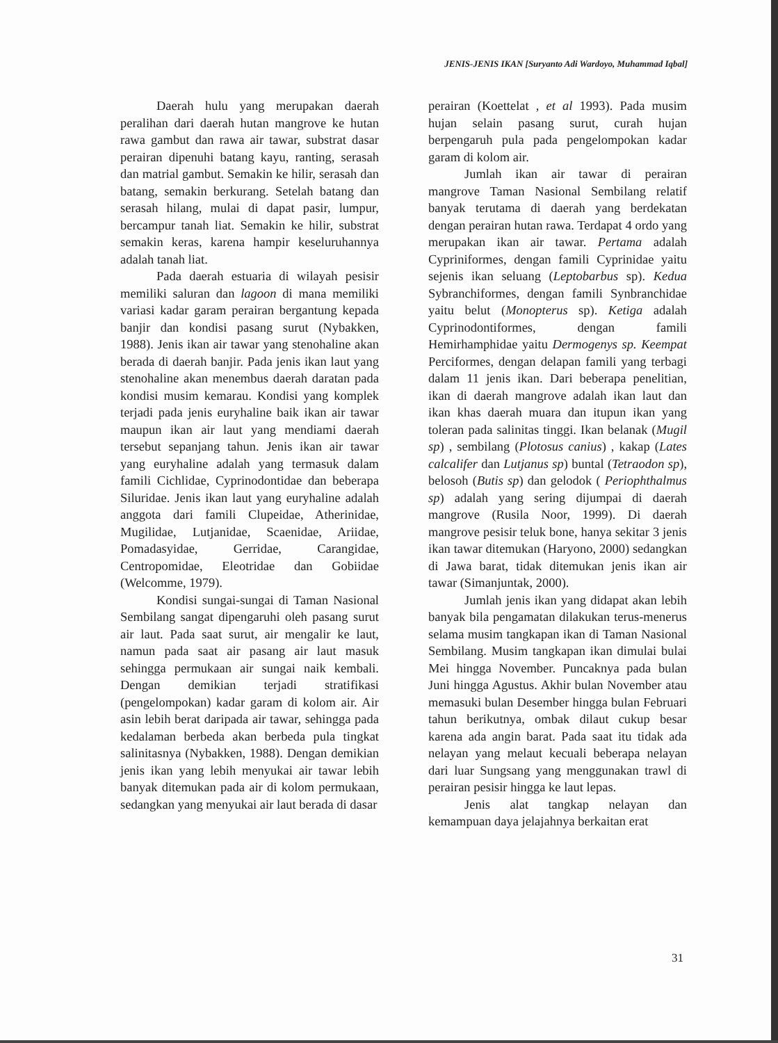JENIS-JENIS IKAN [Suryanto Adi Wardoyo, Muhammad Iqbal]
Daerah hulu yang merupakan daerah peralihan dari daerah hutan mangrove ke hutan rawa gambut dan rawa air tawar, substrat dasar perairan dipenuhi batang kayu, ranting, serasah dan matrial gambut. Semakin ke hilir, serasah dan batang, semakin berkurang. Setelah batang dan serasah hilang, mulai di dapat pasir, lumpur, bercampur tanah liat. Semakin ke hilir, substrat semakin keras, karena hampir keseluruhannya adalah tanah liat.
Pada daerah estuaria di wilayah pesisir memiliki saluran dan lagoon di mana memiliki variasi kadar garam perairan bergantung kepada banjir dan kondisi pasang surut (Nybakken, 1988). Jenis ikan air tawar yang stenohaline akan berada di daerah banjir. Pada jenis ikan laut yang stenohaline akan menembus daerah daratan pada kondisi musim kemarau. Kondisi yang komplek terjadi pada jenis euryhaline baik ikan air tawar maupun ikan air laut yang mendiami daerah tersebut sepanjang tahun. Jenis ikan air tawar yang euryhaline adalah yang termasuk dalam famili Cichlidae, Cyprinodontidae dan beberapa Siluridae. Jenis ikan laut yang euryhaline adalah anggota dari famili Clupeidae, Atherinidae, Mugilidae, Lutjanidae, Scaenidae, Ariidae, Pomadasyidae, Gerridae, Carangidae, Centropomidae, Eleotridae dan Gobiidae (Welcomme, 1979).
Kondisi sungai-sungai di Taman Nasional Sembilang sangat dipengaruhi oleh pasang surut air laut. Pada saat surut, air mengalir ke laut, namun pada saat air pasang air laut masuk sehingga permukaan air sungai naik kembali. Dengan demikian terjadi stratifikasi (pengelompokan) kadar garam di kolom air. Air asin lebih berat daripada air tawar, sehingga pada kedalaman berbeda akan berbeda pula tingkat salinitasnya (Nybakken, 1988). Dengan demikian jenis ikan yang lebih menyukai air tawar lebih banyak ditemukan pada air di kolom permukaan, sedangkan yang menyukai air laut berada di dasar
perairan (Koettelat , et al 1993). Pada musim hujan selain pasang surut, curah hujan berpengaruh pula pada pengelompokan kadar garam di kolom air.
Jumlah ikan air tawar di perairan mangrove Taman Nasional Sembilang relatif banyak terutama di daerah yang berdekatan dengan perairan hutan rawa. Terdapat 4 ordo yang merupakan ikan air tawar. Pertama adalah Cypriniformes, dengan famili Cyprinidae yaitu sejenis ikan seluang (Leptobarbus sp). Kedua Sybranchiformes, dengan famili Synbranchidae yaitu belut (Monopterus sp). Ketiga adalah Cyprinodontiformes, dengan famili Hemirhamphidae yaitu Dermogenys sp. Keempat Perciformes, dengan delapan famili yang terbagi dalam 11 jenis ikan. Dari beberapa penelitian, ikan di daerah mangrove adalah ikan laut dan ikan khas daerah muara dan itupun ikan yang toleran pada salinitas tinggi. Ikan belanak (Mugil sp) , sembilang (Plotosus canius) , kakap (Lates calcalifer dan Lutjanus sp) buntal (Tetraodon sp), belosoh (Butis sp) dan gelodok ( Periophthalmus sp) adalah yang sering dijumpai di daerah mangrove (Rusila Noor, 1999). Di daerah mangrove pesisir teluk bone, hanya sekitar 3 jenis ikan tawar ditemukan (Haryono, 2000) sedangkan di Jawa barat, tidak ditemukan jenis ikan air tawar (Simanjuntak, 2000).
Jumlah jenis ikan yang didapat akan lebih banyak bila pengamatan dilakukan terus-menerus selama musim tangkapan ikan di Taman Nasional Sembilang. Musim tangkapan ikan dimulai bulai Mei hingga November. Puncaknya pada bulan Juni hingga Agustus. Akhir bulan November atau memasuki bulan Desember hingga bulan Februari tahun berikutnya, ombak dilaut cukup besar karena ada angin barat. Pada saat itu tidak ada nelayan yang melaut kecuali beberapa nelayan dari luar Sungsang yang menggunakan trawl di perairan pesisir hingga ke laut lepas.
Jenis alat tangkap nelayan dan kemampuan daya jelajahnya berkaitan erat
31